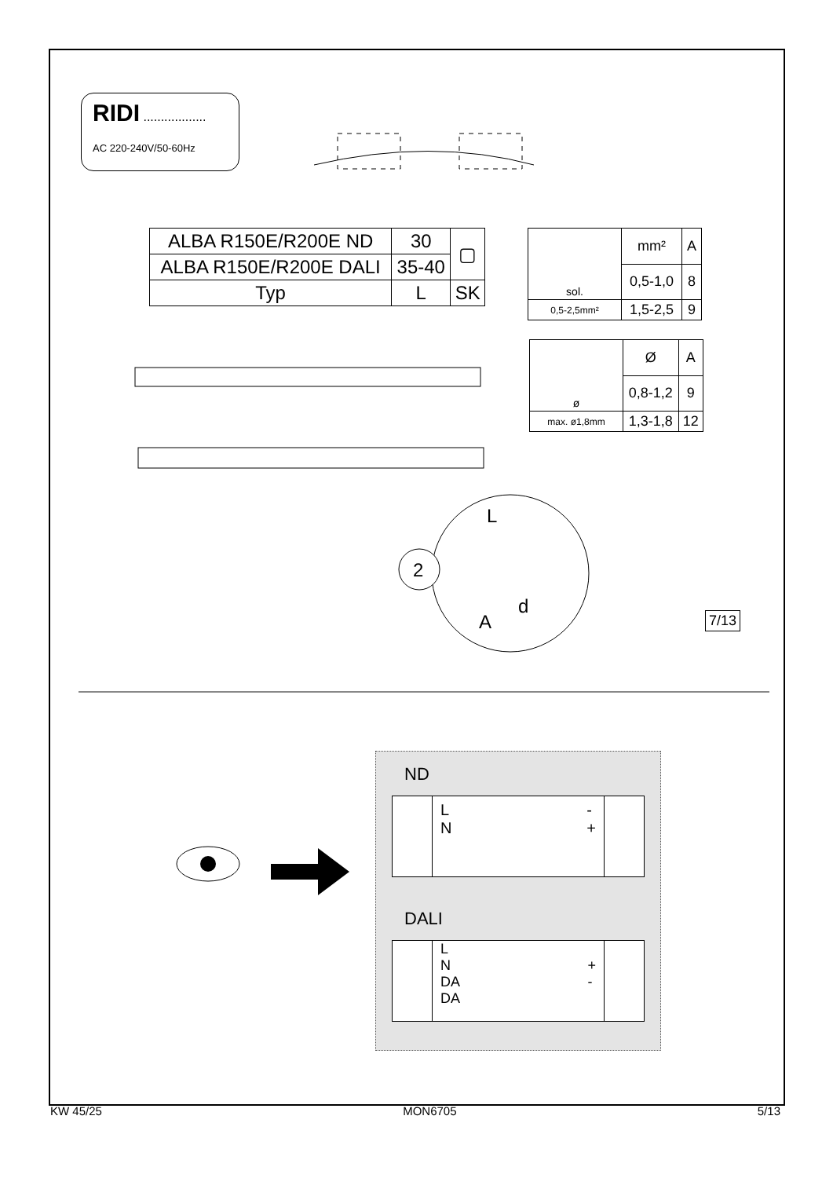RIDI ..................
AC 220-240V/50-60Hz
| ALBA R150E/R200E ND | 30 | ▢ |
| ALBA R150E/R200E DALI | 35-40 | |
| Typ | L | SK |
| sol. | mm² | A |
| | 0,5-1,0 | 8 |
| 0,5-2,5mm² | 1,5-2,5 | 9 |
| ø | Ø | A |
| | 0,8-1,2 | 9 |
| max. ø1,8mm | 1,3-1,8 | 12 |
2
L
A
d
7/13
ND
L
N
-
+
DALI
L
N
DA
DA
+
-
KW 45/25 MON6705 5/13